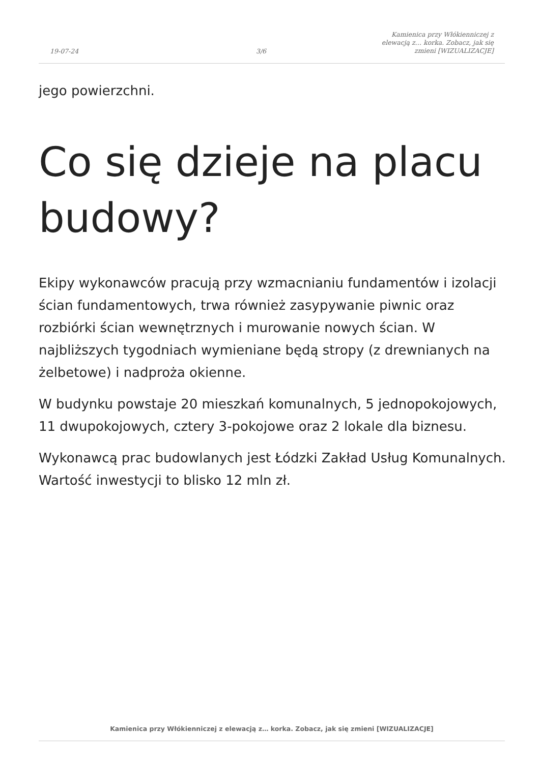19-07-24
3/6
Kamienica przy Włókienniczej z
elewacją z… korka. Zobacz, jak się
zmieni [WIZUALIZACJE]
jego powierzchni.
Co się dzieje na placu budowy?
Ekipy wykonawców pracują przy wzmacnianiu fundamentów i izolacji ścian fundamentowych, trwa również zasypywanie piwnic oraz rozbiórki ścian wewnętrznych i murowanie nowych ścian. W najbliższych tygodniach wymieniane będą stropy (z drewnianych na żelbetowe) i nadproża okienne.
W budynku powstaje 20 mieszkań komunalnych, 5 jednopokojowych, 11 dwupokojowych, cztery 3-pokojowe oraz 2 lokale dla biznesu.
Wykonawcą prac budowlanych jest Łódzki Zakład Usług Komunalnych. Wartość inwestycji to blisko 12 mln zł.
Kamienica przy Włókienniczej z elewacją z… korka. Zobacz, jak się zmieni [WIZUALIZACJE]